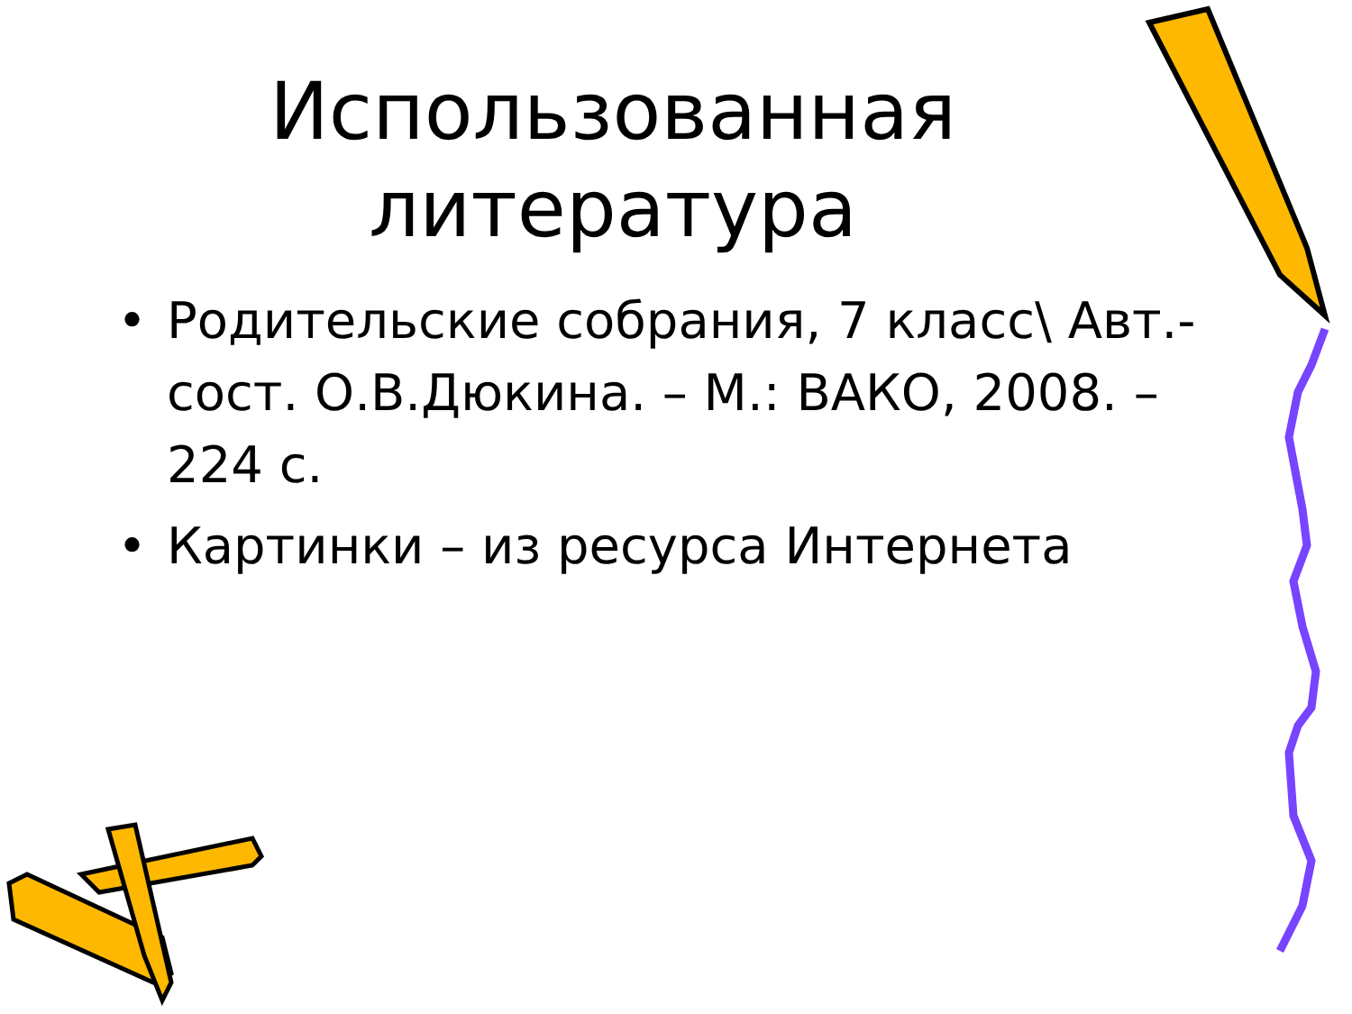Использованная
литература
• Родительские собрания, 7 класс\ Авт.-сост. О.В.Дюкина. – М.: ВАКО, 2008. – 224 с.
• Картинки – из ресурса Интернета